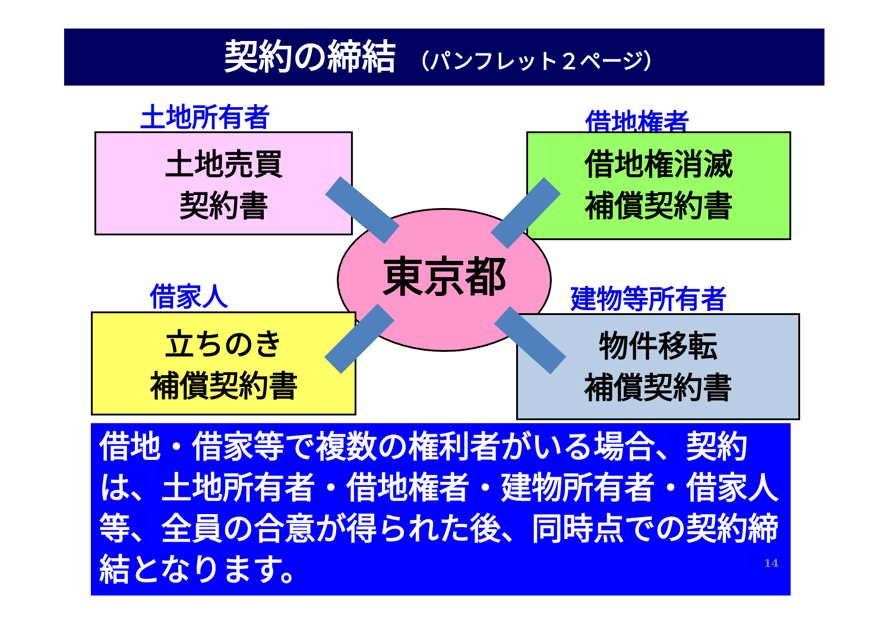契約の締結 （パンフレット２ページ）
土地所有者
土地売買
契約書
借地権者
借地権消滅
補償契約書
東京都
借家人
立ちのき
補償契約書
建物等所有者
物件移転
補償契約書
借地・借家等で複数の権利者がいる場合、契約は、土地所有者・借地権者・建物所有者・借家人等、全員の合意が得られた後、同時点での契約締結となります。
14